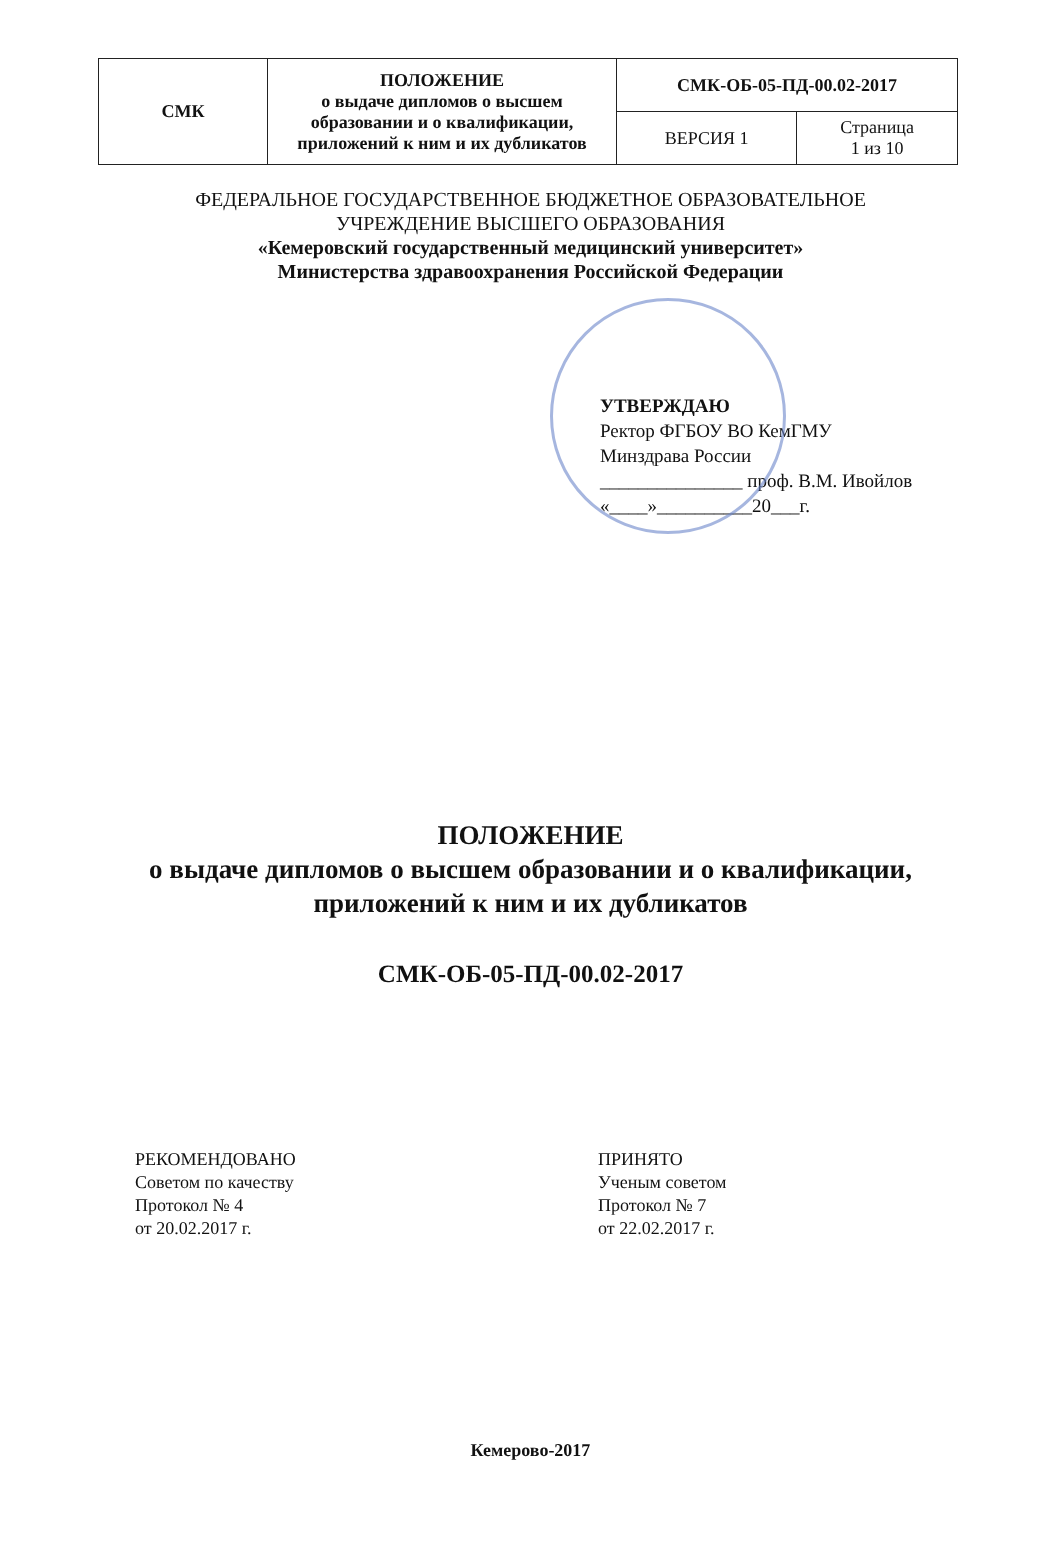| СМК | ПОЛОЖЕНИЕ о выдаче дипломов о высшем образовании и о квалификации, приложений к ним и их дубликатов | СМК-ОБ-05-ПД-00.02-2017 | |
| | | ВЕРСИЯ 1 | Страница 1 из 10 |
ФЕДЕРАЛЬНОЕ ГОСУДАРСТВЕННОЕ БЮДЖЕТНОЕ ОБРАЗОВАТЕЛЬНОЕ
УЧРЕЖДЕНИЕ ВЫСШЕГО ОБРАЗОВАНИЯ
«Кемеровский государственный медицинский университет»
Министерства здравоохранения Российской Федерации
УТВЕРЖДАЮ
Ректор ФГБОУ ВО КемГМУ
Минздрава России
_______________ проф. В.М. Ивойлов
«____»__________20___г.
ПОЛОЖЕНИЕ
о выдаче дипломов о высшем образовании и о квалификации,
приложений к ним и их дубликатов
СМК-ОБ-05-ПД-00.02-2017
РЕКОМЕНДОВАНО
Советом по качеству
Протокол № 4
от 20.02.2017 г.
ПРИНЯТО
Ученым советом
Протокол № 7
от 22.02.2017 г.
Кемерово-2017